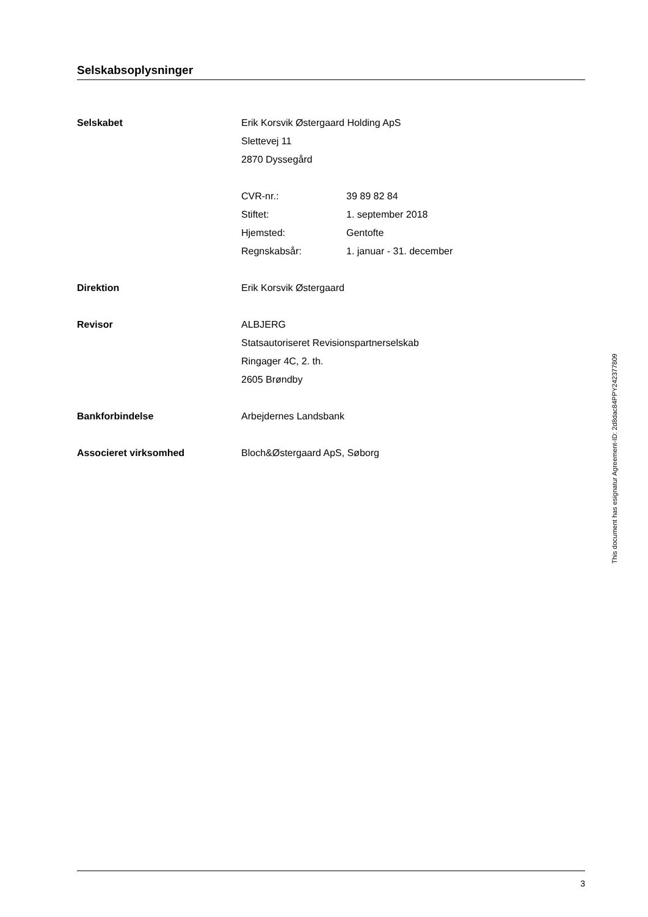Selskabsoplysninger
Selskabet Erik Korsvik Østergaard Holding ApS
Slettevej 11
2870 Dyssegård
CVR-nr.: 39 89 82 84
Stiftet: 1. september 2018
Hjemsted: Gentofte
Regnskabsår: 1. januar - 31. december
Direktion Erik Korsvik Østergaard
Revisor ALBJERG
Statsautoriseret Revisionspartnerselskab
Ringager 4C, 2. th.
2605 Brøndby
Bankforbindelse Arbejdernes Landsbank
Associeret virksomhed Bloch&Østergaard ApS, Søborg
3
This document has esignatur Agreement-ID: 2d8dac84PPY242377809